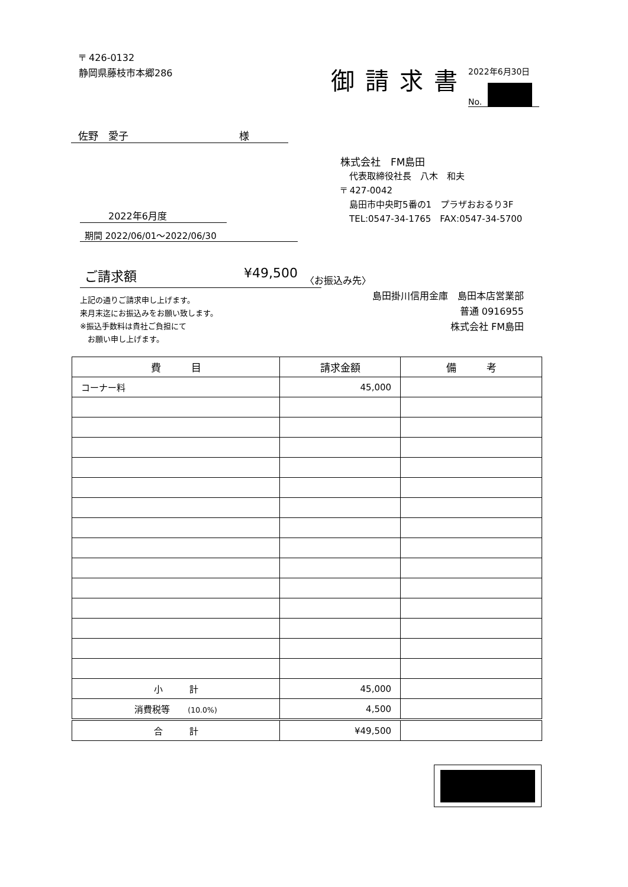〒 426-0132
静岡県藤枝市本郷286
御請求書
2022年6月30日
No.
佐野　愛子　　　　　　　　　　　様
2022年6月度
期間 2022/06/01～2022/06/30
ご請求額 ¥49,500
上記の通りご請求申し上げます。
来月末迄にお振込みをお願い致します。
※振込手数料は貴社ご負担にて
　お願い申し上げます。
株式会社　FM島田
　代表取締役社長　八木　和夫
〒 427-0042
　島田市中央町5番の1　プラザおおるり3F
　TEL:0547-34-1765　FAX:0547-34-5700
〈お振込み先〉
島田掛川信用金庫　島田本店営業部
普通 0916955
株式会社 FM島田
| 費 目 | 請求金額 | 備 考 |
| --- | --- | --- |
| コーナー料 | 45,000 | |
| 小 計 | 45,000 | |
| 消費税等 (10.0%) | 4,500 | |
| 合 計 | ¥49,500 | |